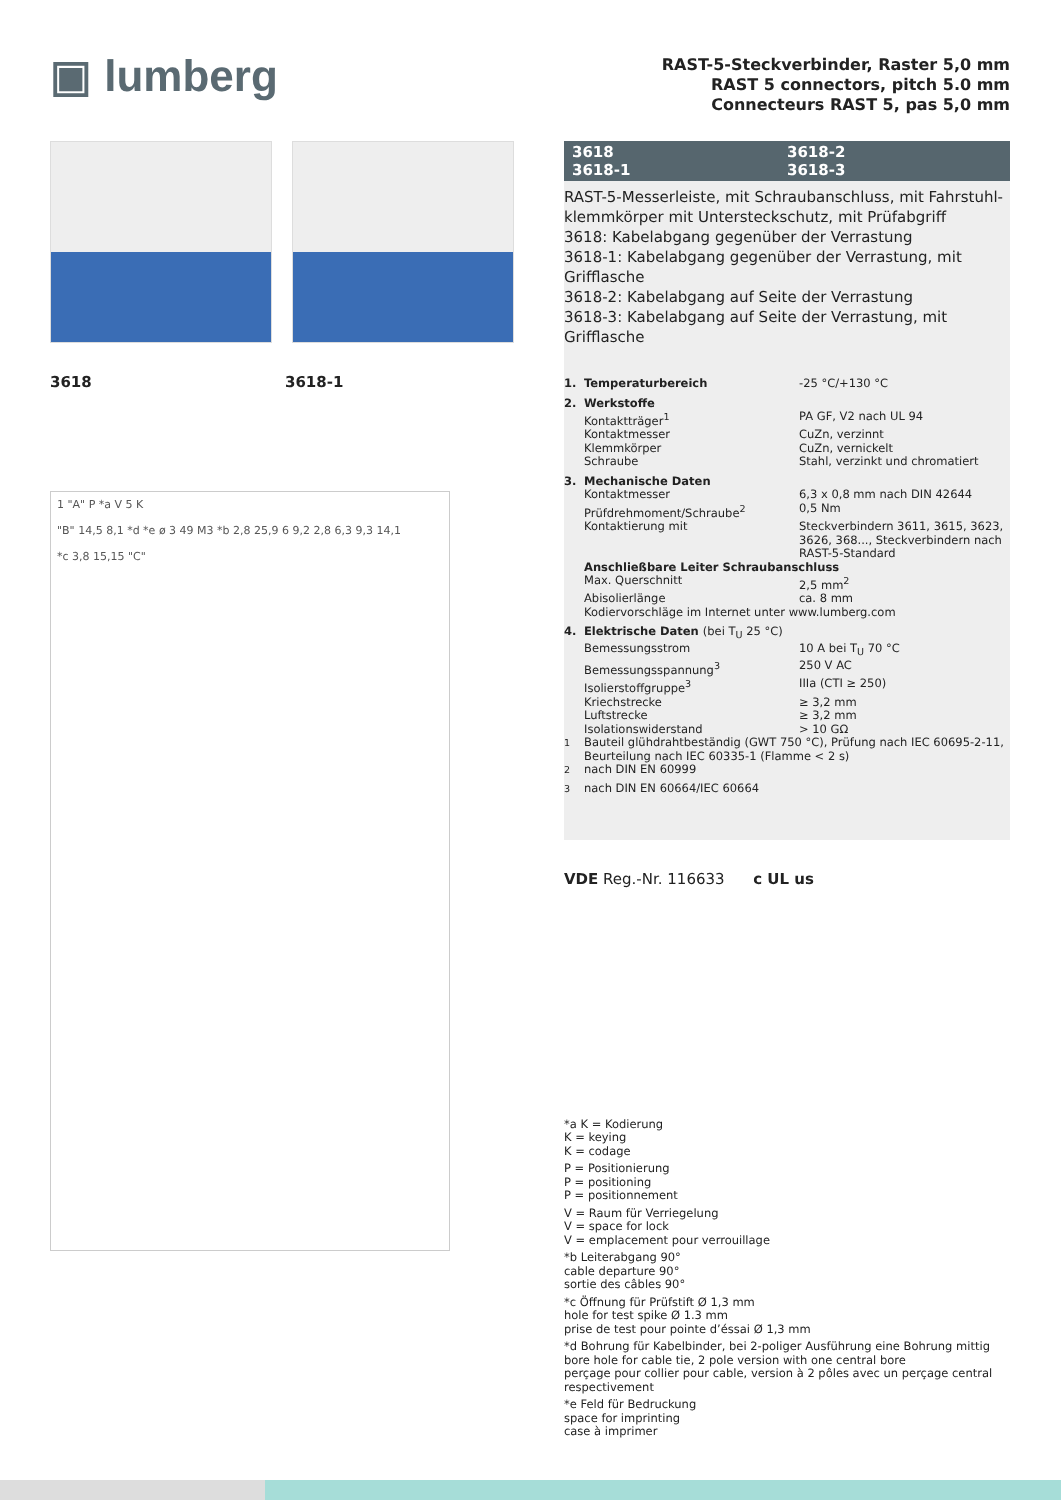▣ lumberg
3618 3618-1
1 "A" P *a V 5 K
"B" 14,5 8,1 *d *e ø 3 49 M3 *b 2,8 25,9 6 9,2 2,8 6,3 9,3 14,1
*c 3,8 15,15 "C"
RAST-5-Steckverbinder, Raster 5,0 mm
RAST 5 connectors, pitch 5.0 mm
Connecteurs RAST 5, pas 5,0 mm
3618 3618-2 3618-1 3618-3
RAST-5-Messerleiste, mit Schraubanschluss, mit Fahrstuhl-klemmkörper mit Untersteckschutz, mit Prüfabgriff
3618: Kabelabgang gegenüber der Verrastung
3618-1: Kabelabgang gegenüber der Verrastung, mit Grifflasche
3618-2: Kabelabgang auf Seite der Verrastung
3618-3: Kabelabgang auf Seite der Verrastung, mit Grifflasche
| 1. | Temperaturbereich | -25 °C/+130 °C |
| 2. | Werkstoffe | |
| | Kontaktträger<sup>1</sup> | PA GF, V2 nach UL 94 |
| | Kontaktmesser | CuZn, verzinnt |
| | Klemmkörper | CuZn, vernickelt |
| | Schraube | Stahl, verzinkt und chromatiert |
| 3. | Mechanische Daten | |
| | Kontaktmesser | 6,3 x 0,8 mm nach DIN 42644 |
| | Prüfdrehmoment/Schraube<sup>2</sup> | 0,5 Nm |
| | Kontaktierung mit | Steckverbindern 3611, 3615, 3623, 3626, 368..., Steckverbindern nach RAST-5-Standard |
| | Anschließbare Leiter Schraubanschluss | |
| | Max. Querschnitt | 2,5 mm<sup>2</sup> |
| | Abisolierlänge | ca. 8 mm |
| | Kodiervorschläge im Internet unter www.lumberg.com | |
| 4. | Elektrische Daten (bei T<sub>U</sub> 25 °C) | |
| | Bemessungsstrom | 10 A bei T<sub>U</sub> 70 °C |
| | Bemessungsspannung<sup>3</sup> | 250 V AC |
| | Isolierstoffgruppe<sup>3</sup> | IIIa (CTI ≥ 250) |
| | Kriechstrecke | ≥ 3,2 mm |
| | Luftstrecke | ≥ 3,2 mm |
| | Isolationswiderstand | > 10 GΩ |
| <sup>1</sup> | Bauteil glühdrahtbeständig (GWT 750 °C), Prüfung nach IEC 60695-2-11, Beurteilung nach IEC 60335-1 (Flamme < 2 s) | |
| <sup>2</sup> | nach DIN EN 60999 | |
| <sup>3</sup> | nach DIN EN 60664/IEC 60664 | |
VDE Reg.-Nr. 116633 c UL us
*a K = Kodierung
K = keying
K = codage
P = Positionierung
P = positioning
P = positionnement
V = Raum für Verriegelung
V = space for lock
V = emplacement pour verrouillage
*b Leiterabgang 90°
cable departure 90°
sortie des câbles 90°
*c Öffnung für Prüfstift Ø 1,3 mm
hole for test spike Ø 1.3 mm
prise de test pour pointe d’éssai Ø 1,3 mm
*d Bohrung für Kabelbinder, bei 2-poliger Ausführung eine Bohrung mittig
bore hole for cable tie, 2 pole version with one central bore
perçage pour collier pour cable, version à 2 pôles avec un perçage central respectivement
*e Feld für Bedruckung
space for imprinting
case à imprimer